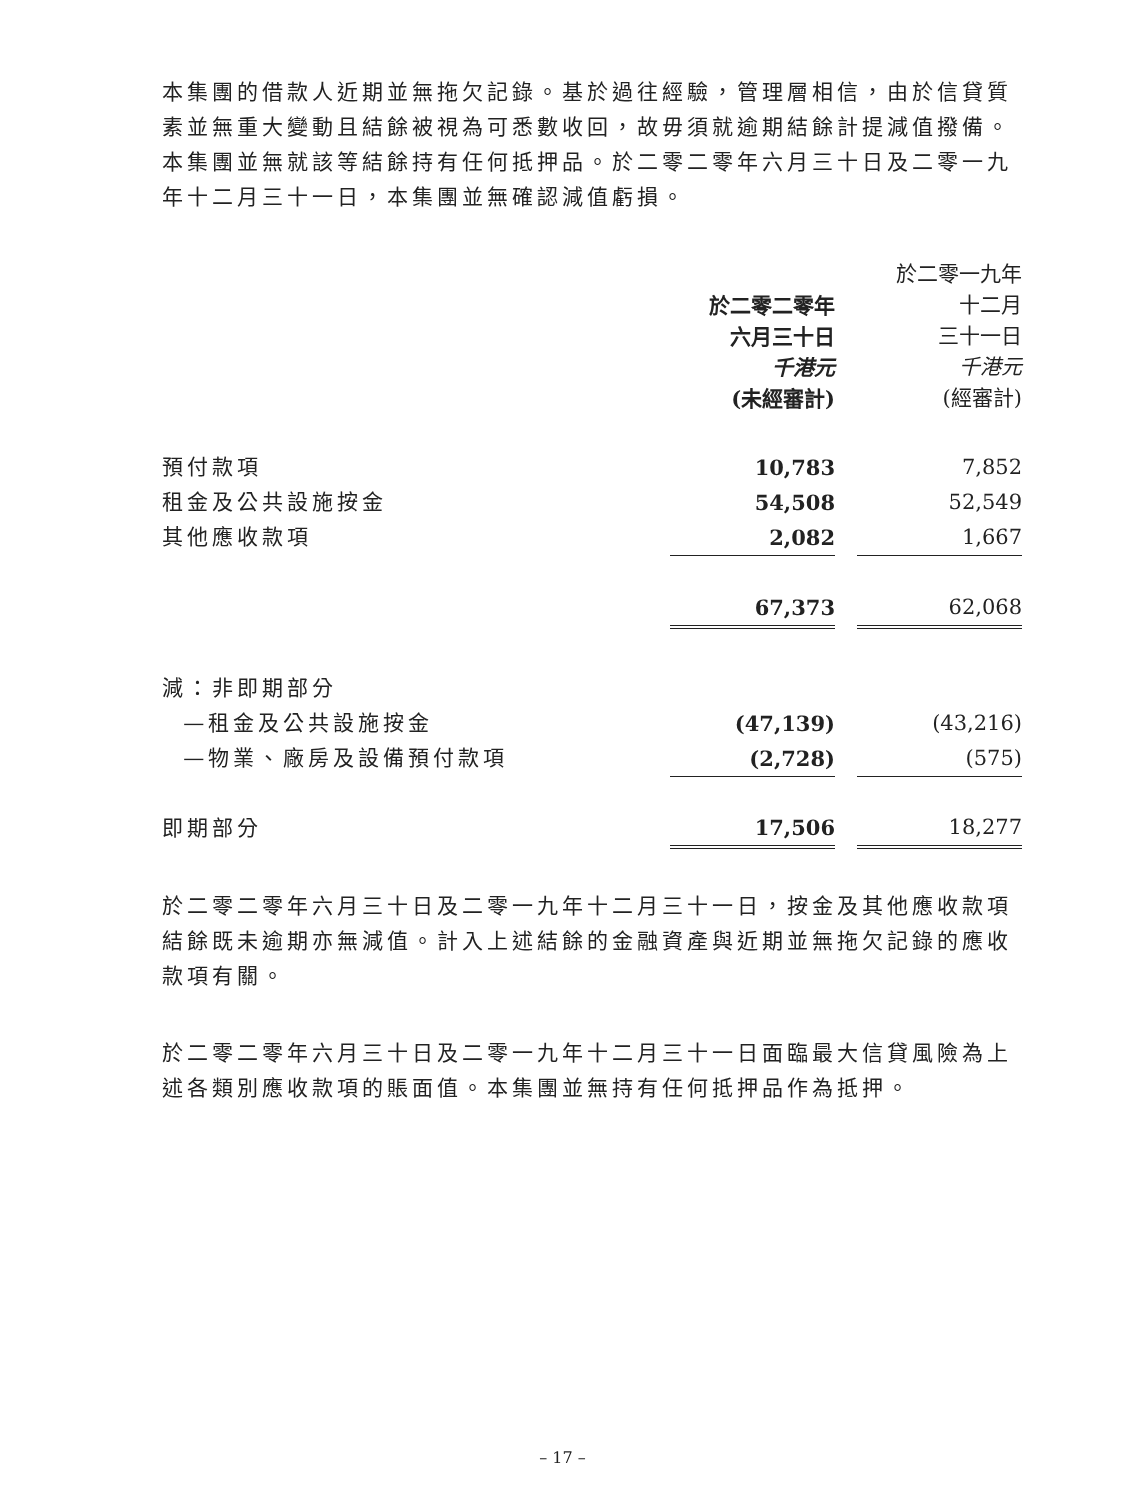本集團的借款人近期並無拖欠記錄。基於過往經驗，管理層相信，由於信貸質素並無重大變動且結餘被視為可悉數收回，故毋須就逾期結餘計提減值撥備。本集團並無就該等結餘持有任何抵押品。於二零二零年六月三十日及二零一九年十二月三十一日，本集團並無確認減值虧損。
| | 於二零二零年 六月三十日 千港元 (未經審計) | | 於二零一九年 十二月 三十一日 千港元 (經審計) |
| --- | --- | --- | --- |
| 預付款項 | 10,783 | | 7,852 |
| 租金及公共設施按金 | 54,508 | | 52,549 |
| 其他應收款項 | 2,082 | | 1,667 |
| | 67,373 | | 62,068 |
| 減：非即期部分 | | | |
| —租金及公共設施按金 | (47,139) | | (43,216) |
| —物業、廠房及設備預付款項 | (2,728) | | (575) |
| 即期部分 | 17,506 | | 18,277 |
於二零二零年六月三十日及二零一九年十二月三十一日，按金及其他應收款項結餘既未逾期亦無減值。計入上述結餘的金融資產與近期並無拖欠記錄的應收款項有關。
於二零二零年六月三十日及二零一九年十二月三十一日面臨最大信貸風險為上述各類別應收款項的賬面值。本集團並無持有任何抵押品作為抵押。
– 17 –